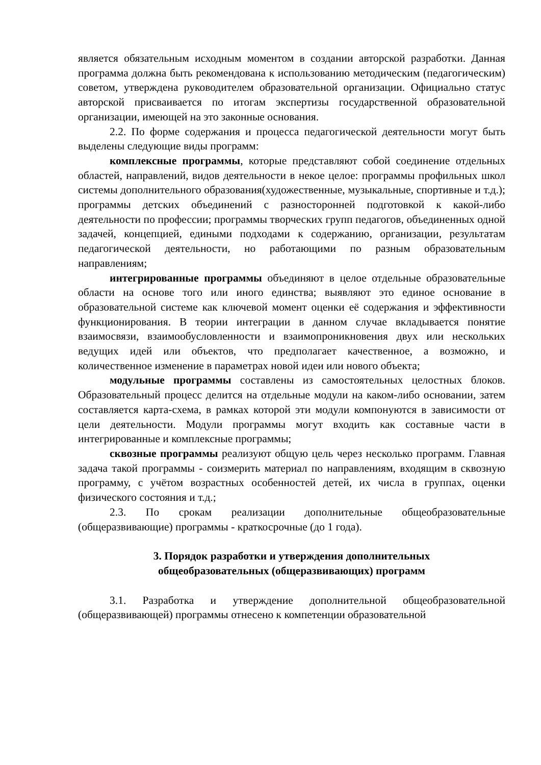является обязательным исходным моментом в создании авторской разработки. Данная программа должна быть рекомендована к использованию методическим (педагогическим) советом, утверждена руководителем образовательной организации. Официально статус авторской присваивается по итогам экспертизы государственной образовательной организации, имеющей на это законные основания.
2.2. По форме содержания и процесса педагогической деятельности могут быть выделены следующие виды программ:
комплексные программы, которые представляют собой соединение отдельных областей, направлений, видов деятельности в некое целое: программы профильных школ системы дополнительного образования(художественные, музыкальные, спортивные и т.д.); программы детских объединений с разносторонней подготовкой к какой-либо деятельности по профессии; программы творческих групп педагогов, объединенных одной задачей, концепцией, едиными подходами к содержанию, организации, результатам педагогической деятельности, но работающими по разным образовательным направлениям;
интегрированные программы объединяют в целое отдельные образовательные области на основе того или иного единства; выявляют это единое основание в образовательной системе как ключевой момент оценки её содержания и эффективности функционирования. В теории интеграции в данном случае вкладывается понятие взаимосвязи, взаимообусловленности и взаимопроникновения двух или нескольких ведущих идей или объектов, что предполагает качественное, а возможно, и количественное изменение в параметрах новой идеи или нового объекта;
модульные программы составлены из самостоятельных целостных блоков. Образовательный процесс делится на отдельные модули на каком-либо основании, затем составляется карта-схема, в рамках которой эти модули компонуются в зависимости от цели деятельности. Модули программы могут входить как составные части в интегрированные и комплексные программы;
сквозные программы реализуют общую цель через несколько программ. Главная задача такой программы - соизмерить материал по направлениям, входящим в сквозную программу, с учётом возрастных особенностей детей, их числа в группах, оценки физического состояния и т.д.;
2.3. По срокам реализации дополнительные общеобразовательные (общеразвивающие) программы - краткосрочные (до 1 года).
3. Порядок разработки и утверждения дополнительных
общеобразовательных (общеразвивающих) программ
3.1. Разработка и утверждение дополнительной общеобразовательной (общеразвивающей) программы отнесено к компетенции образовательной